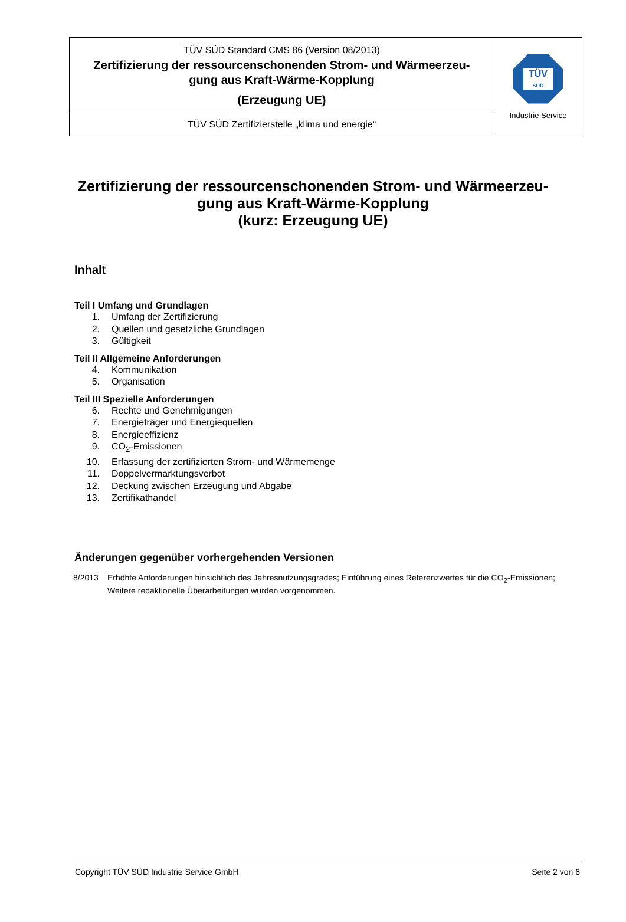| TÜV SÜD Standard CMS 86 (Version 08/2013) Zertifizierung der ressourcenschonenden Strom- und Wärmeerzeu- gung aus Kraft-Wärme-Kopplung (Erzeugung UE) | TÜV SÜD Industrie Service |
| TÜV SÜD Zertifizierstelle „klima und energie“ | |
Zertifizierung der ressourcenschonenden Strom- und Wärmeerzeu-
gung aus Kraft-Wärme-Kopplung
(kurz: Erzeugung UE)
Inhalt
Teil I Umfang und Grundlagen
1. Umfang der Zertifizierung
2. Quellen und gesetzliche Grundlagen
3. Gültigkeit
Teil II Allgemeine Anforderungen
4. Kommunikation
5. Organisation
Teil III Spezielle Anforderungen
6. Rechte und Genehmigungen
7. Energieträger und Energiequellen
8. Energieeffizienz
9. CO<sub>2</sub>-Emissionen
10. Erfassung der zertifizierten Strom- und Wärmemenge
11. Doppelvermarktungsverbot
12. Deckung zwischen Erzeugung und Abgabe
13. Zertifikathandel
Änderungen gegenüber vorhergehenden Versionen
8/2013 Erhöhte Anforderungen hinsichtlich des Jahresnutzungsgrades; Einführung eines Referenzwertes für die CO<sub>2</sub>-Emissionen; Weitere redaktionelle Überarbeitungen wurden vorgenommen.
Copyright TÜV SÜD Industrie Service GmbH Seite 2 von 6